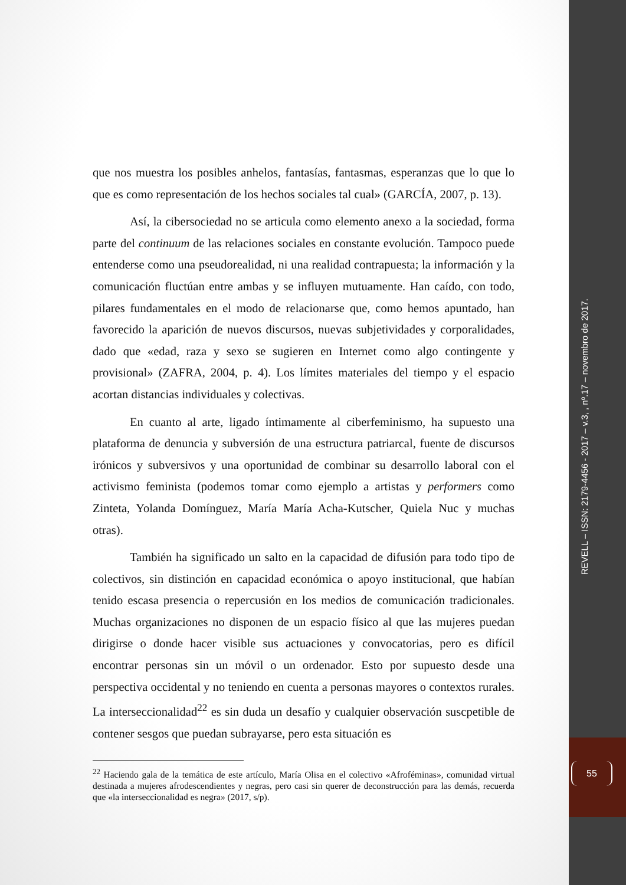que nos muestra los posibles anhelos, fantasías, fantasmas, esperanzas que lo que lo que es como representación de los hechos sociales tal cual» (GARCÍA, 2007, p. 13).
Así, la cibersociedad no se articula como elemento anexo a la sociedad, forma parte del continuum de las relaciones sociales en constante evolución. Tampoco puede entenderse como una pseudorealidad, ni una realidad contrapuesta; la información y la comunicación fluctúan entre ambas y se influyen mutuamente. Han caído, con todo, pilares fundamentales en el modo de relacionarse que, como hemos apuntado, han favorecido la aparición de nuevos discursos, nuevas subjetividades y corporalidades, dado que «edad, raza y sexo se sugieren en Internet como algo contingente y provisional» (ZAFRA, 2004, p. 4). Los límites materiales del tiempo y el espacio acortan distancias individuales y colectivas.
En cuanto al arte, ligado íntimamente al ciberfeminismo, ha supuesto una plataforma de denuncia y subversión de una estructura patriarcal, fuente de discursos irónicos y subversivos y una oportunidad de combinar su desarrollo laboral con el activismo feminista (podemos tomar como ejemplo a artistas y performers como Zinteta, Yolanda Domínguez, María María Acha-Kutscher, Quiela Nuc y muchas otras).
También ha significado un salto en la capacidad de difusión para todo tipo de colectivos, sin distinción en capacidad económica o apoyo institucional, que habían tenido escasa presencia o repercusión en los medios de comunicación tradicionales. Muchas organizaciones no disponen de un espacio físico al que las mujeres puedan dirigirse o donde hacer visible sus actuaciones y convocatorias, pero es difícil encontrar personas sin un móvil o un ordenador. Esto por supuesto desde una perspectiva occidental y no teniendo en cuenta a personas mayores o contextos rurales. La interseccionalidad<sup>22</sup> es sin duda un desafío y cualquier observación suscpetible de contener sesgos que puedan subrayarse, pero esta situación es
<sup>22</sup> Haciendo gala de la temática de este artículo, María Olisa en el colectivo «Afroféminas», comunidad virtual destinada a mujeres afrodescendientes y negras, pero casi sin querer de deconstrucción para las demás, recuerda que «la interseccionalidad es negra» (2017, s/p).
REVELL – ISSN: 2179-4456 - 2017 – v.3, , nº.17 – novembro de 2017.
55